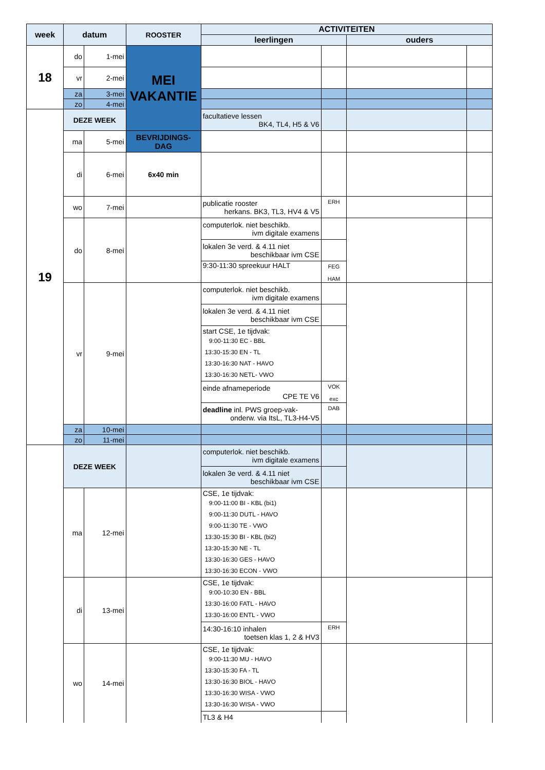| week | datum | | ROOSTER | ACTIVITEITEN | | | |
| --- | --- | --- | --- | --- | --- | --- | --- |
| | | | | leerlingen | | ouders | |
| 18 | do | 1-mei | MEI VAKANTIE | | | | |
| | vr | 2-mei | | | | | |
| | za | 3-mei | | | | | |
| | zo | 4-mei | | | | | |
| 19 | DEZE WEEK | | | facultatieve lessen BK4, TL4, H5 & V6 | | | |
| | ma | 5-mei | BEVRIJDINGS- DAG | | | | |
| | di | 6-mei | 6x40 min | | | | |
| | wo | 7-mei | | publicatie rooster herkans. BK3, TL3, HV4 & V5 | ERH | | |
| | do | 8-mei | | computerlok. niet beschikb. ivm digitale examens | | | |
| | | | | lokalen 3e verd. & 4.11 niet beschikbaar ivm CSE | | | |
| | | | | 9:30-11:30 spreekuur HALT | FEG HAM | | |
| | vr | 9-mei | | computerlok. niet beschikb. ivm digitale examens | | | |
| | | | | lokalen 3e verd. & 4.11 niet beschikbaar ivm CSE | | | |
| | | | | start CSE, 1e tijdvak: 9:00-11:30 EC - BBL 13:30-15:30 EN - TL 13:30-16:30 NAT - HAVO 13:30-16:30 NETL- VWO | | | |
| | | | | einde afnameperiode CPE TE V6 | VOK exc | | |
| | | | | deadline inl. PWS groep-vak- onderw. via ItsL, TL3-H4-V5 | DAB | | |
| | za | 10-mei | | | | | |
| | zo | 11-mei | | | | | |
| | DEZE WEEK | | | computerlok. niet beschikb. ivm digitale examens | | | |
| | | | | lokalen 3e verd. & 4.11 niet beschikbaar ivm CSE | | | |
| | ma | 12-mei | | CSE, 1e tijdvak: 9:00-11:00 BI - KBL (bi1) 9:00-11:30 DUTL - HAVO 9:00-11:30 TE - VWO 13:30-15:30 BI - KBL (bi2) 13:30-15:30 NE - TL 13:30-16:30 GES - HAVO 13:30-16:30 ECON - VWO | | | |
| | di | 13-mei | | CSE, 1e tijdvak: 9:00-10:30 EN - BBL 13:30-16:00 FATL - HAVO 13:30-16:00 ENTL - VWO | | | |
| | | | | 14:30-16:10 inhalen toetsen klas 1, 2 & HV3 | ERH | | |
| | wo | 14-mei | | CSE, 1e tijdvak: 9:00-11:30 MU - HAVO 13:30-15:30 FA - TL 13:30-16:30 BIOL - HAVO 13:30-16:30 WISA - VWO 13:30-16:30 WISA - VWO | | | |
| | | | | TL3 & H4 | | | |